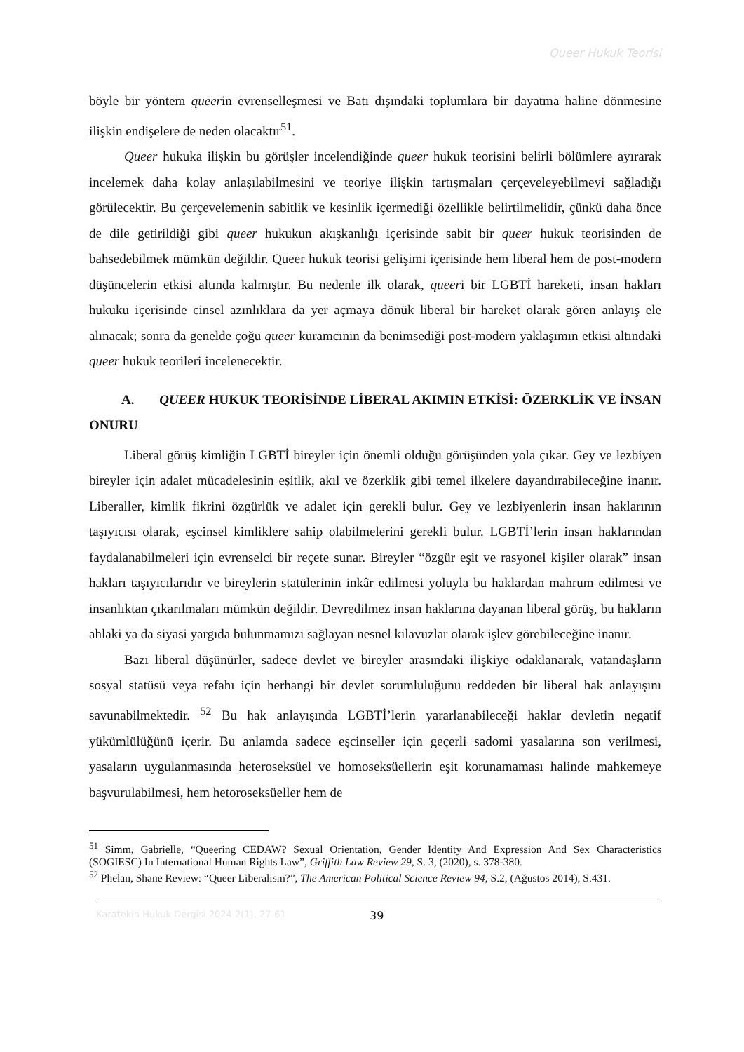Queer Hukuk Teorisi
böyle bir yöntem queerin evrenselleşmesi ve Batı dışındaki toplumlara bir dayatma haline dönmesine ilişkin endişelere de neden olacaktır<sup>51</sup>.
Queer hukuka ilişkin bu görüşler incelendiğinde queer hukuk teorisini belirli bölümlere ayırarak incelemek daha kolay anlaşılabilmesini ve teoriye ilişkin tartışmaları çerçeveleyebilmeyi sağladığı görülecektir. Bu çerçevelemenin sabitlik ve kesinlik içermediği özellikle belirtilmelidir, çünkü daha önce de dile getirildiği gibi queer hukukun akışkanlığı içerisinde sabit bir queer hukuk teorisinden de bahsedebilmek mümkün değildir. Queer hukuk teorisi gelişimi içerisinde hem liberal hem de post-modern düşüncelerin etkisi altında kalmıştır. Bu nedenle ilk olarak, queeri bir LGBTİ hareketi, insan hakları hukuku içerisinde cinsel azınlıklara da yer açmaya dönük liberal bir hareket olarak gören anlayış ele alınacak; sonra da genelde çoğu queer kuramcının da benimsediği post-modern yaklaşımın etkisi altındaki queer hukuk teorileri incelenecektir.
A. QUEER HUKUK TEORİSİNDE LİBERAL AKIMIN ETKİSİ: ÖZERKLİK VE İNSAN ONURU
Liberal görüş kimliğin LGBTİ bireyler için önemli olduğu görüşünden yola çıkar. Gey ve lezbiyen bireyler için adalet mücadelesinin eşitlik, akıl ve özerklik gibi temel ilkelere dayandırabileceğine inanır. Liberaller, kimlik fikrini özgürlük ve adalet için gerekli bulur. Gey ve lezbiyenlerin insan haklarının taşıyıcısı olarak, eşcinsel kimliklere sahip olabilmelerini gerekli bulur. LGBTİ’lerin insan haklarından faydalanabilmeleri için evrenselci bir reçete sunar. Bireyler “özgür eşit ve rasyonel kişiler olarak” insan hakları taşıyıcılarıdır ve bireylerin statülerinin inkâr edilmesi yoluyla bu haklardan mahrum edilmesi ve insanlıktan çıkarılmaları mümkün değildir. Devredilmez insan haklarına dayanan liberal görüş, bu hakların ahlaki ya da siyasi yargıda bulunmamızı sağlayan nesnel kılavuzlar olarak işlev görebileceğine inanır.
Bazı liberal düşünürler, sadece devlet ve bireyler arasındaki ilişkiye odaklanarak, vatandaşların sosyal statüsü veya refahı için herhangi bir devlet sorumluluğunu reddeden bir liberal hak anlayışını savunabilmektedir. <sup>52</sup> Bu hak anlayışında LGBTİ’lerin yararlanabileceği haklar devletin negatif yükümlülüğünü içerir. Bu anlamda sadece eşcinseller için geçerli sadomi yasalarına son verilmesi, yasaların uygulanmasında heteroseksüel ve homoseksüellerin eşit korunamaması halinde mahkemeye başvurulabilmesi, hem hetoroseksüeller hem de
<sup>51</sup> Simm, Gabrielle, “Queering CEDAW? Sexual Orientation, Gender Identity And Expression And Sex Characteristics (SOGIESC) In International Human Rights Law”, Griffith Law Review 29, S. 3, (2020), s. 378-380.
<sup>52</sup> Phelan, Shane Review: “Queer Liberalism?”, The American Political Science Review 94, S.2, (Ağustos 2014), S.431.
Karatekin Hukuk Dergisi 2024 2(1), 27-61 39